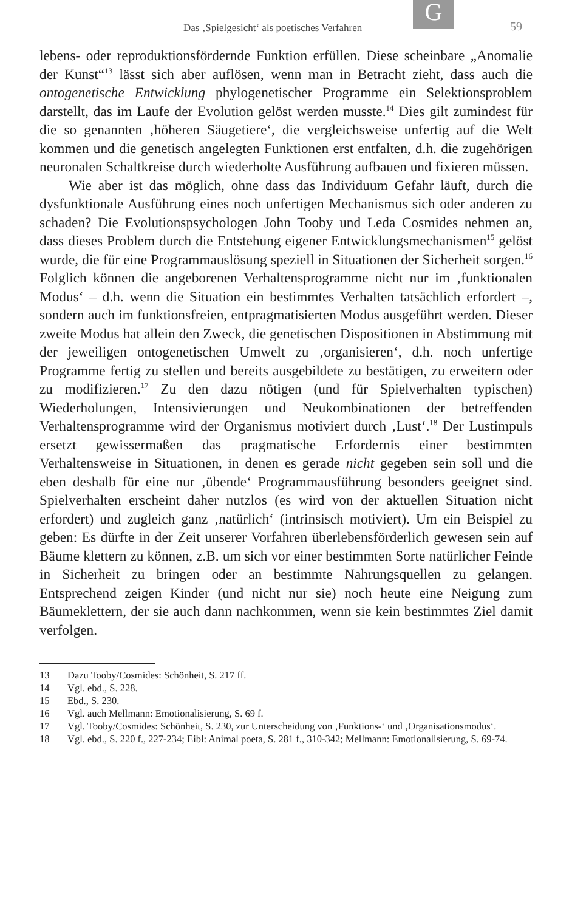G
Das ‚Spielgesicht‘ als poetisches Verfahren 59
lebens- oder reproduktionsfördernde Funktion erfüllen. Diese scheinbare „Anomalie der Kunst“<sup>13</sup> lässt sich aber auflösen, wenn man in Betracht zieht, dass auch die ontogenetische Entwicklung phylogenetischer Programme ein Selektionsproblem darstellt, das im Laufe der Evolution gelöst werden musste.<sup>14</sup> Dies gilt zumindest für die so genannten ‚höheren Säugetiere‘, die vergleichsweise unfertig auf die Welt kommen und die genetisch angelegten Funktionen erst entfalten, d.h. die zugehörigen neuronalen Schaltkreise durch wiederholte Ausführung aufbauen und fixieren müssen.
Wie aber ist das möglich, ohne dass das Individuum Gefahr läuft, durch die dysfunktionale Ausführung eines noch unfertigen Mechanismus sich oder anderen zu schaden? Die Evolutionspsychologen John Tooby und Leda Cosmides nehmen an, dass dieses Problem durch die Entstehung eigener Entwicklungsmechanismen<sup>15</sup> gelöst wurde, die für eine Programmauslösung speziell in Situationen der Sicherheit sorgen.<sup>16</sup> Folglich können die angeborenen Verhaltensprogramme nicht nur im ‚funktionalen Modus‘ – d.h. wenn die Situation ein bestimmtes Verhalten tatsächlich erfordert –, sondern auch im funktionsfreien, entpragmatisierten Modus ausgeführt werden. Dieser zweite Modus hat allein den Zweck, die genetischen Dispositionen in Abstimmung mit der jeweiligen ontogenetischen Umwelt zu ‚organisieren‘, d.h. noch unfertige Programme fertig zu stellen und bereits ausgebildete zu bestätigen, zu erweitern oder zu modifizieren.<sup>17</sup> Zu den dazu nötigen (und für Spielverhalten typischen) Wiederholungen, Intensivierungen und Neukombinationen der betreffenden Verhaltensprogramme wird der Organismus motiviert durch ‚Lust‘.<sup>18</sup> Der Lustimpuls ersetzt gewissermaßen das pragmatische Erfordernis einer bestimmten Verhaltensweise in Situationen, in denen es gerade nicht gegeben sein soll und die eben deshalb für eine nur ‚übende‘ Programmausführung besonders geeignet sind. Spielverhalten erscheint daher nutzlos (es wird von der aktuellen Situation nicht erfordert) und zugleich ganz ‚natürlich‘ (intrinsisch motiviert). Um ein Beispiel zu geben: Es dürfte in der Zeit unserer Vorfahren überlebensförderlich gewesen sein auf Bäume klettern zu können, z.B. um sich vor einer bestimmten Sorte natürlicher Feinde in Sicherheit zu bringen oder an bestimmte Nahrungsquellen zu gelangen. Entsprechend zeigen Kinder (und nicht nur sie) noch heute eine Neigung zum Bäumeklettern, der sie auch dann nachkommen, wenn sie kein bestimmtes Ziel damit verfolgen.
13 Dazu Tooby/Cosmides: Schönheit, S. 217 ff.
14 Vgl. ebd., S. 228.
15 Ebd., S. 230.
16 Vgl. auch Mellmann: Emotionalisierung, S. 69 f.
17 Vgl. Tooby/Cosmides: Schönheit, S. 230, zur Unterscheidung von ‚Funktions-‘ und ‚Organisationsmodus‘.
18 Vgl. ebd., S. 220 f., 227-234; Eibl: Animal poeta, S. 281 f., 310-342; Mellmann: Emotionalisierung, S. 69-74.